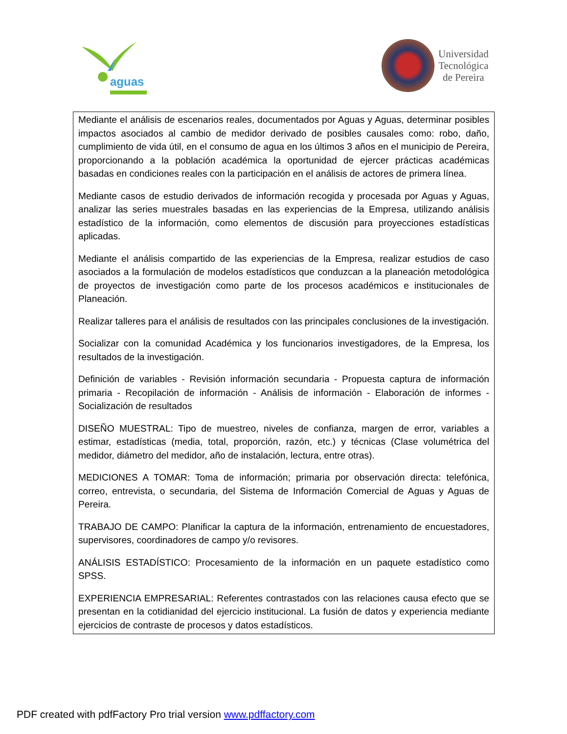aguas
Universidad
Tecnológica
de Pereira
Mediante el análisis de escenarios reales, documentados por Aguas y Aguas, determinar posibles impactos asociados al cambio de medidor derivado de posibles causales como: robo, daño, cumplimiento de vida útil, en el consumo de agua en los últimos 3 años en el municipio de Pereira, proporcionando a la población académica la oportunidad de ejercer prácticas académicas basadas en condiciones reales con la participación en el análisis de actores de primera línea.
Mediante casos de estudio derivados de información recogida y procesada por Aguas y Aguas, analizar las series muestrales basadas en las experiencias de la Empresa, utilizando análisis estadístico de la información, como elementos de discusión para proyecciones estadísticas aplicadas.
Mediante el análisis compartido de las experiencias de la Empresa, realizar estudios de caso asociados a la formulación de modelos estadísticos que conduzcan a la planeación metodológica de proyectos de investigación como parte de los procesos académicos e institucionales de Planeación.
Realizar talleres para el análisis de resultados con las principales conclusiones de la investigación.
Socializar con la comunidad Académica y los funcionarios investigadores, de la Empresa, los resultados de la investigación.
Definición de variables - Revisión información secundaria - Propuesta captura de información primaria - Recopilación de información - Análisis de información - Elaboración de informes - Socialización de resultados
DISEÑO MUESTRAL: Tipo de muestreo, niveles de confianza, margen de error, variables a estimar, estadísticas (media, total, proporción, razón, etc.) y técnicas (Clase volumétrica del medidor, diámetro del medidor, año de instalación, lectura, entre otras).
MEDICIONES A TOMAR: Toma de información; primaria por observación directa: telefónica, correo, entrevista, o secundaria, del Sistema de Información Comercial de Aguas y Aguas de Pereira.
TRABAJO DE CAMPO: Planificar la captura de la información, entrenamiento de encuestadores, supervisores, coordinadores de campo y/o revisores.
ANÁLISIS ESTADÍSTICO: Procesamiento de la información en un paquete estadístico como SPSS.
EXPERIENCIA EMPRESARIAL: Referentes contrastados con las relaciones causa efecto que se presentan en la cotidianidad del ejercicio institucional. La fusión de datos y experiencia mediante ejercicios de contraste de procesos y datos estadísticos.
PDF created with pdfFactory Pro trial version www.pdffactory.com